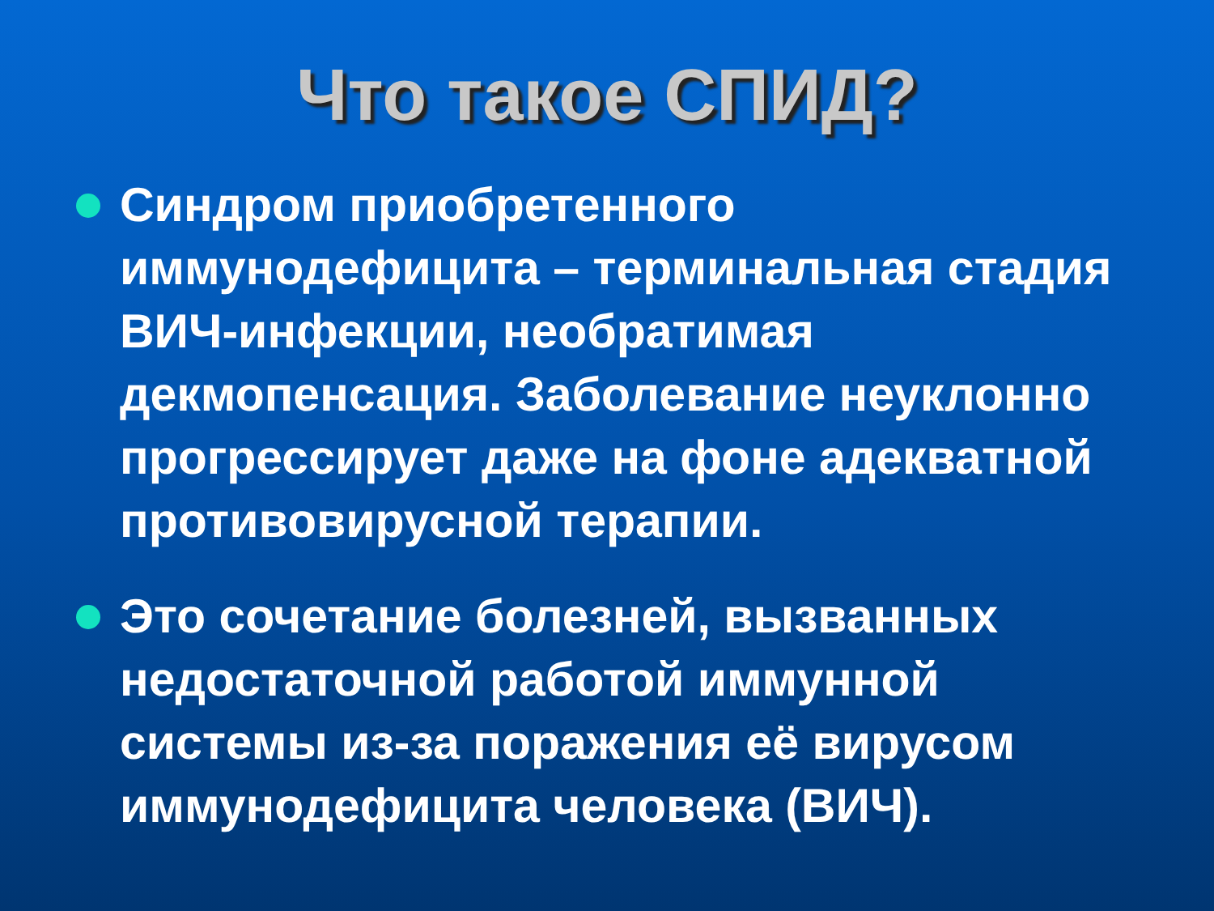Что такое СПИД?
Синдром приобретенного иммунодефицита – терминальная стадия ВИЧ-инфекции, необратимая декмопенсация. Заболевание неуклонно прогрессирует даже на фоне адекватной противовирусной терапии.
Это сочетание болезней, вызванных недостаточной работой иммунной системы из-за поражения её вирусом иммунодефицита человека (ВИЧ).